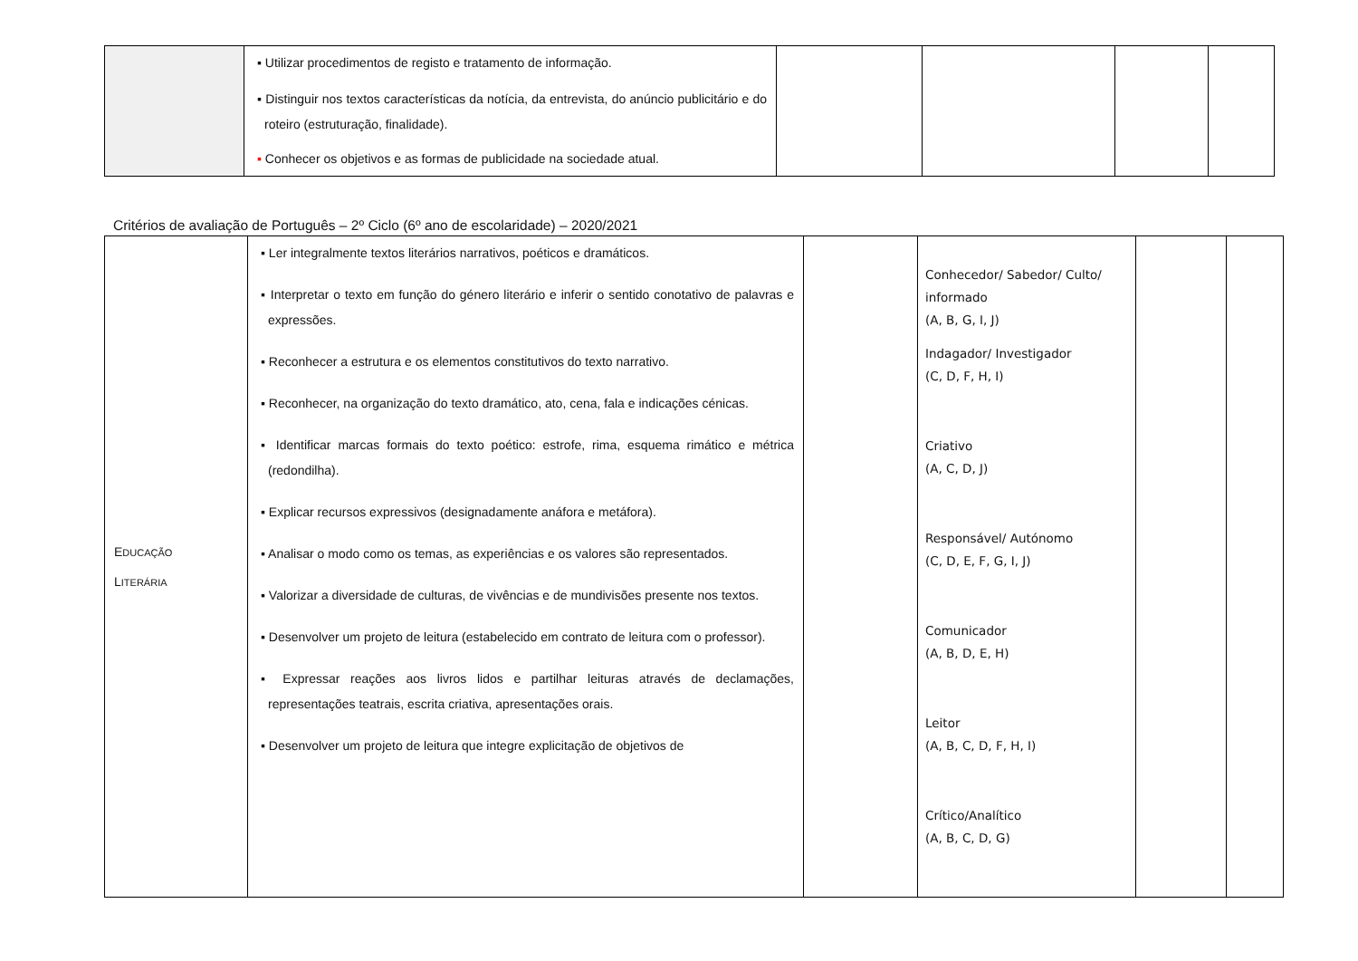| | ▪ Utilizar procedimentos de registo e tratamento de informação. ▪ Distinguir nos textos características da notícia, da entrevista, do anúncio publicitário e do roteiro (estruturação, finalidade). ▪ Conhecer os objetivos e as formas de publicidade na sociedade atual. | | | | |
Critérios de avaliação de Português – 2º Ciclo (6º ano de escolaridade) – 2020/2021
| E DUCAÇÃO L ITERÁRIA | ▪ Ler integralmente textos literários narrativos, poéticos e dramáticos. ▪ Interpretar o texto em função do género literário e inferir o sentido conotativo de palavras e expressões. ▪ Reconhecer a estrutura e os elementos constitutivos do texto narrativo. ▪ Reconhecer, na organização do texto dramático, ato, cena, fala e indicações cénicas. ▪ Identificar marcas formais do texto poético: estrofe, rima, esquema rimático e métrica (redondilha). ▪ Explicar recursos expressivos (designadamente anáfora e metáfora). ▪ Analisar o modo como os temas, as experiências e os valores são representados. ▪ Valorizar a diversidade de culturas, de vivências e de mundivisões presente nos textos. ▪ Desenvolver um projeto de leitura (estabelecido em contrato de leitura com o professor). ▪ Expressar reações aos livros lidos e partilhar leituras através de declamações, representações teatrais, escrita criativa, apresentações orais. ▪ Desenvolver um projeto de leitura que integre explicitação de objetivos de | | Conhecedor/ Sabedor/ Culto/ informado (A, B, G, I, J) Indagador/ Investigador (C, D, F, H, I) Criativo (A, C, D, J) Responsável/ Autónomo (C, D, E, F, G, I, J) Comunicador (A, B, D, E, H) Leitor (A, B, C, D, F, H, I) Crítico/Analítico (A, B, C, D, G) | | |